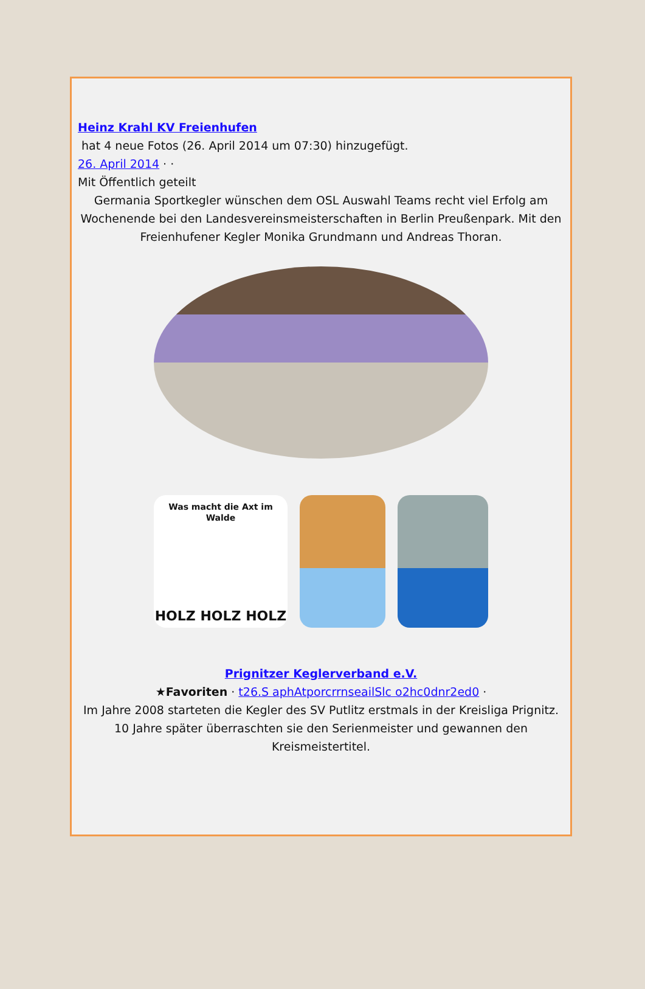Heinz Krahl KV Freienhufen
hat 4 neue Fotos (26. April 2014 um 07:30) hinzugefügt.
26. April 2014 · ·
Mit Öffentlich geteilt
Germania Sportkegler wünschen dem OSL Auswahl Teams recht viel Erfolg am Wochenende bei den Landesvereinsmeisterschaften in Berlin Preußenpark. Mit den Freienhufener Kegler Monika Grundmann und Andreas Thoran.
Was macht die Axt im Walde
HOLZ HOLZ HOLZ
Prignitzer Keglerverband e.V.
★Favoriten · t26.S aphAtporcrrnseailSlc o2hc0dnr2ed0 ·
Im Jahre 2008 starteten die Kegler des SV Putlitz erstmals in der Kreisliga Prignitz. 10 Jahre später überraschten sie den Serienmeister und gewannen den Kreismeistertitel.